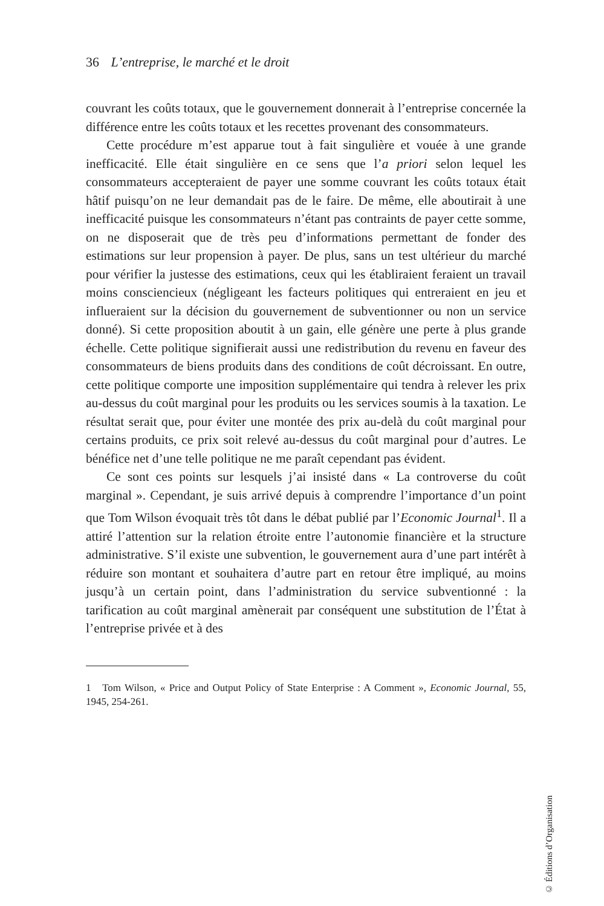36 L’entreprise, le marché et le droit
couvrant les coûts totaux, que le gouvernement donnerait à l’entreprise concernée la différence entre les coûts totaux et les recettes provenant des consommateurs.
Cette procédure m’est apparue tout à fait singulière et vouée à une grande inefficacité. Elle était singulière en ce sens que l’a priori selon lequel les consommateurs accepteraient de payer une somme couvrant les coûts totaux était hâtif puisqu’on ne leur demandait pas de le faire. De même, elle aboutirait à une inefficacité puisque les consommateurs n’étant pas contraints de payer cette somme, on ne disposerait que de très peu d’informations permettant de fonder des estimations sur leur propension à payer. De plus, sans un test ultérieur du marché pour vérifier la justesse des estimations, ceux qui les établiraient feraient un travail moins consciencieux (négligeant les facteurs politiques qui entreraient en jeu et influeraient sur la décision du gouvernement de subventionner ou non un service donné). Si cette proposition aboutit à un gain, elle génère une perte à plus grande échelle. Cette politique signifierait aussi une redistribution du revenu en faveur des consommateurs de biens produits dans des conditions de coût décroissant. En outre, cette politique comporte une imposition supplémentaire qui tendra à relever les prix au-dessus du coût marginal pour les produits ou les services soumis à la taxation. Le résultat serait que, pour éviter une montée des prix au-delà du coût marginal pour certains produits, ce prix soit relevé au-dessus du coût marginal pour d’autres. Le bénéfice net d’une telle politique ne me paraît cependant pas évident.
Ce sont ces points sur lesquels j’ai insisté dans « La controverse du coût marginal ». Cependant, je suis arrivé depuis à comprendre l’importance d’un point que Tom Wilson évoquait très tôt dans le débat publié par l’Economic Journal<sup>1</sup>. Il a attiré l’attention sur la relation étroite entre l’autonomie financière et la structure administrative. S’il existe une subvention, le gouvernement aura d’une part intérêt à réduire son montant et souhaitera d’autre part en retour être impliqué, au moins jusqu’à un certain point, dans l’administration du service subventionné : la tarification au coût marginal amènerait par conséquent une substitution de l’État à l’entreprise privée et à des
1 Tom Wilson, « Price and Output Policy of State Enterprise : A Comment », Economic Journal, 55, 1945, 254-261.
© Éditions d’Organisation